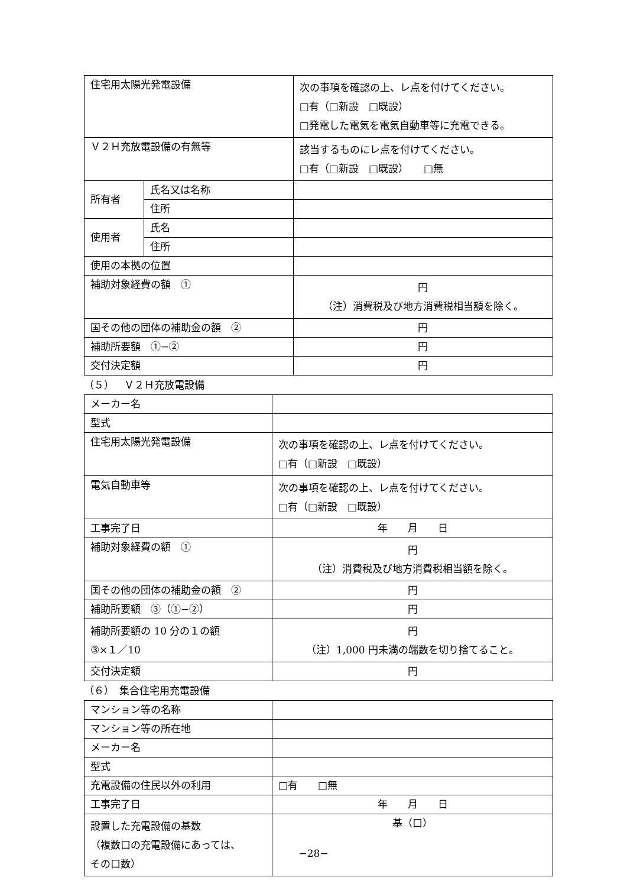| 住宅用太陽光発電設備 | | 次の事項を確認の上、レ点を付けてください。 □有（□新設 □既設） □発電した電気を電気自動車等に充電できる。 |
| Ｖ２Ｈ充放電設備の有無等 | | 該当するものにレ点を付けてください。 □有（□新設 □既設） □無 |
| 所有者 | 氏名又は名称 | |
| | 住所 | |
| 使用者 | 氏名 | |
| | 住所 | |
| 使用の本拠の位置 | | |
| 補助対象経費の額 ① | | 円 （注）消費税及び地方消費税相当額を除く。 |
| 国その他の団体の補助金の額 ② | | 円 |
| 補助所要額 ①−② | | 円 |
| 交付決定額 | | 円 |
（５）　Ｖ２Ｈ充放電設備
| メーカー名 | |
| 型式 | |
| 住宅用太陽光発電設備 | 次の事項を確認の上、レ点を付けてください。 □有（□新設 □既設） |
| 電気自動車等 | 次の事項を確認の上、レ点を付けてください。 □有（□新設 □既設） |
| 工事完了日 | 年 月 日 |
| 補助対象経費の額 ① | 円 （注）消費税及び地方消費税相当額を除く。 |
| 国その他の団体の補助金の額 ② | 円 |
| 補助所要額 ③（①−②） | 円 |
| 補助所要額の 10 分の１の額 ③×１／10 | 円 （注）1,000 円未満の端数を切り捨てること。 |
| 交付決定額 | 円 |
（６）　集合住宅用充電設備
| マンション等の名称 | |
| マンション等の所在地 | |
| メーカー名 | |
| 型式 | |
| 充電設備の住民以外の利用 | □有 □無 |
| 工事完了日 | 年 月 日 |
| 設置した充電設備の基数 （複数口の充電設備にあっては、 その口数） | 基（口） |
−28−